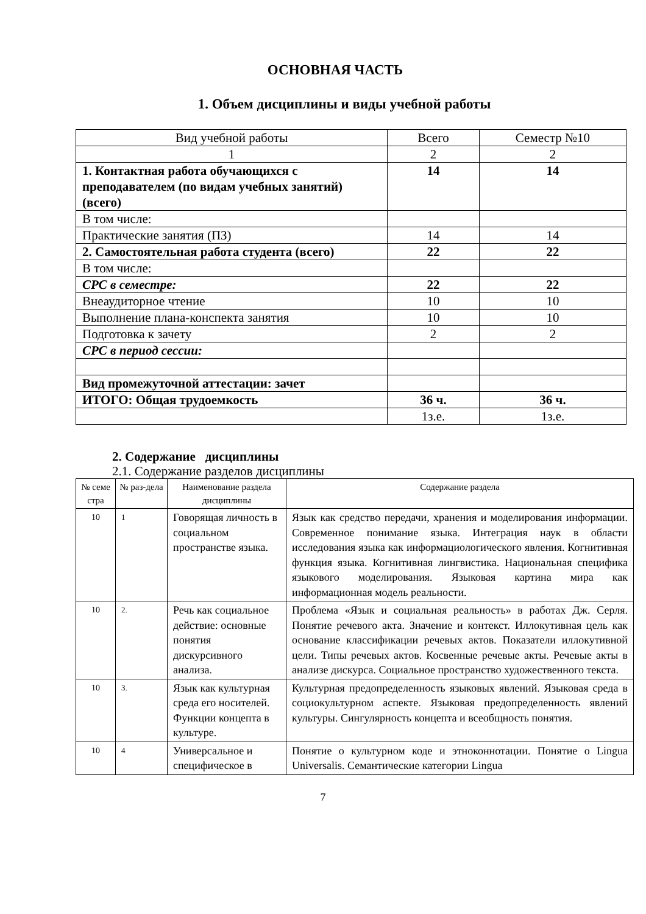ОСНОВНАЯ ЧАСТЬ
1. Объем дисциплины и виды учебной работы
| Вид учебной работы | Всего | Семестр №10 |
| --- | --- | --- |
| 1 | 2 | 2 |
| 1. Контактная работа обучающихся с преподавателем (по видам учебных занятий) (всего) | 14 | 14 |
| В том числе: | | |
| Практические занятия (ПЗ) | 14 | 14 |
| 2. Самостоятельная работа студента (всего) | 22 | 22 |
| В том числе: | | |
| СРС в семестре: | 22 | 22 |
| Внеаудиторное чтение | 10 | 10 |
| Выполнение плана-конспекта занятия | 10 | 10 |
| Подготовка к зачету | 2 | 2 |
| СРС в период сессии: | | |
| Вид промежуточной аттестации: зачет | | |
| ИТОГО: Общая трудоемкость | 36 ч. | 36 ч. |
| | 1з.е. | 1з.е. |
2. Содержание дисциплины
2.1. Содержание разделов дисциплины
| № семе стра | № раз-дела | Наименование раздела дисциплины | Содержание раздела |
| --- | --- | --- | --- |
| 10 | 1 | Говорящая личность в социальном пространстве языка. | Язык как средство передачи, хранения и моделирования информации. Современное понимание языка. Интеграция наук в области исследования языка как информациологического явления. Когнитивная функция языка. Когнитивная лингвистика. Национальная специфика языкового моделирования. Языковая картина мира как информационная модель реальности. |
| 10 | 2. | Речь как социальное действие: основные понятия дискурсивного анализа. | Проблема «Язык и социальная реальность» в работах Дж. Серля. Понятие речевого акта. Значение и контекст. Иллокутивная цель как основание классификации речевых актов. Показатели иллокутивной цели. Типы речевых актов. Косвенные речевые акты. Речевые акты в анализе дискурса. Социальное пространство художественного текста. |
| 10 | 3. | Язык как культурная среда его носителей. Функции концепта в культуре. | Культурная предопределенность языковых явлений. Языковая среда в социокультурном аспекте. Языковая предопределенность явлений культуры. Сингулярность концепта и всеобщность понятия. |
| 10 | 4 | Универсальное и специфическое в | Понятие о культурном коде и этноконнотации. Понятие о Lingua Universalis. Семантические категории Lingua |
7